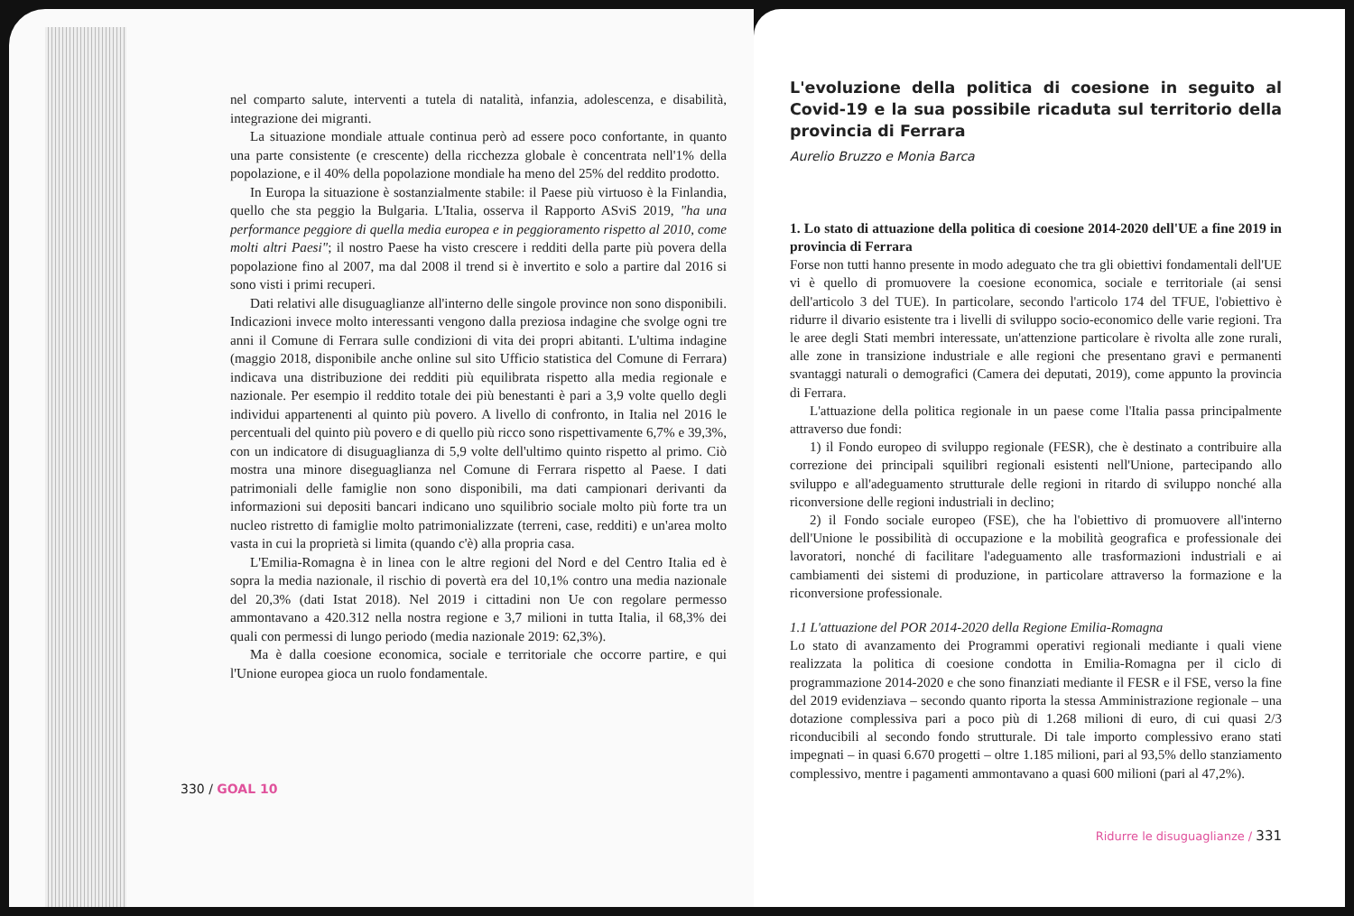nel comparto salute, interventi a tutela di natalità, infanzia, adolescenza, e disabilità, integrazione dei migranti.
La situazione mondiale attuale continua però ad essere poco confortante, in quanto una parte consistente (e crescente) della ricchezza globale è concentrata nell'1% della popolazione, e il 40% della popolazione mondiale ha meno del 25% del reddito prodotto.
In Europa la situazione è sostanzialmente stabile: il Paese più virtuoso è la Finlandia, quello che sta peggio la Bulgaria. L'Italia, osserva il Rapporto ASviS 2019, "ha una performance peggiore di quella media europea e in peggioramento rispetto al 2010, come molti altri Paesi"; il nostro Paese ha visto crescere i redditi della parte più povera della popolazione fino al 2007, ma dal 2008 il trend si è invertito e solo a partire dal 2016 si sono visti i primi recuperi.
Dati relativi alle disuguaglianze all'interno delle singole province non sono disponibili. Indicazioni invece molto interessanti vengono dalla preziosa indagine che svolge ogni tre anni il Comune di Ferrara sulle condizioni di vita dei propri abitanti. L'ultima indagine (maggio 2018, disponibile anche online sul sito Ufficio statistica del Comune di Ferrara) indicava una distribuzione dei redditi più equilibrata rispetto alla media regionale e nazionale. Per esempio il reddito totale dei più benestanti è pari a 3,9 volte quello degli individui appartenenti al quinto più povero. A livello di confronto, in Italia nel 2016 le percentuali del quinto più povero e di quello più ricco sono rispettivamente 6,7% e 39,3%, con un indicatore di disuguaglianza di 5,9 volte dell'ultimo quinto rispetto al primo. Ciò mostra una minore diseguaglianza nel Comune di Ferrara rispetto al Paese. I dati patrimoniali delle famiglie non sono disponibili, ma dati campionari derivanti da informazioni sui depositi bancari indicano uno squilibrio sociale molto più forte tra un nucleo ristretto di famiglie molto patrimonializzate (terreni, case, redditi) e un'area molto vasta in cui la proprietà si limita (quando c'è) alla propria casa.
L'Emilia-Romagna è in linea con le altre regioni del Nord e del Centro Italia ed è sopra la media nazionale, il rischio di povertà era del 10,1% contro una media nazionale del 20,3% (dati Istat 2018). Nel 2019 i cittadini non Ue con regolare permesso ammontavano a 420.312 nella nostra regione e 3,7 milioni in tutta Italia, il 68,3% dei quali con permessi di lungo periodo (media nazionale 2019: 62,3%).
Ma è dalla coesione economica, sociale e territoriale che occorre partire, e qui l'Unione europea gioca un ruolo fondamentale.
330 / GOAL 10
L'evoluzione della politica di coesione in seguito al Covid-19 e la sua possibile ricaduta sul territorio della provincia di Ferrara
Aurelio Bruzzo e Monia Barca
1. Lo stato di attuazione della politica di coesione 2014-2020 dell'UE a fine 2019 in provincia di Ferrara
Forse non tutti hanno presente in modo adeguato che tra gli obiettivi fondamentali dell'UE vi è quello di promuovere la coesione economica, sociale e territoriale (ai sensi dell'articolo 3 del TUE). In particolare, secondo l'articolo 174 del TFUE, l'obiettivo è ridurre il divario esistente tra i livelli di sviluppo socio-economico delle varie regioni. Tra le aree degli Stati membri interessate, un'attenzione particolare è rivolta alle zone rurali, alle zone in transizione industriale e alle regioni che presentano gravi e permanenti svantaggi naturali o demografici (Camera dei deputati, 2019), come appunto la provincia di Ferrara.
L'attuazione della politica regionale in un paese come l'Italia passa principalmente attraverso due fondi:
1) il Fondo europeo di sviluppo regionale (FESR), che è destinato a contribuire alla correzione dei principali squilibri regionali esistenti nell'Unione, partecipando allo sviluppo e all'adeguamento strutturale delle regioni in ritardo di sviluppo nonché alla riconversione delle regioni industriali in declino;
2) il Fondo sociale europeo (FSE), che ha l'obiettivo di promuovere all'interno dell'Unione le possibilità di occupazione e la mobilità geografica e professionale dei lavoratori, nonché di facilitare l'adeguamento alle trasformazioni industriali e ai cambiamenti dei sistemi di produzione, in particolare attraverso la formazione e la riconversione professionale.
1.1 L'attuazione del POR 2014-2020 della Regione Emilia-Romagna
Lo stato di avanzamento dei Programmi operativi regionali mediante i quali viene realizzata la politica di coesione condotta in Emilia-Romagna per il ciclo di programmazione 2014-2020 e che sono finanziati mediante il FESR e il FSE, verso la fine del 2019 evidenziava – secondo quanto riporta la stessa Amministrazione regionale – una dotazione complessiva pari a poco più di 1.268 milioni di euro, di cui quasi 2/3 riconducibili al secondo fondo strutturale. Di tale importo complessivo erano stati impegnati – in quasi 6.670 progetti – oltre 1.185 milioni, pari al 93,5% dello stanziamento complessivo, mentre i pagamenti ammontavano a quasi 600 milioni (pari al 47,2%).
Ridurre le disuguaglianze / 331